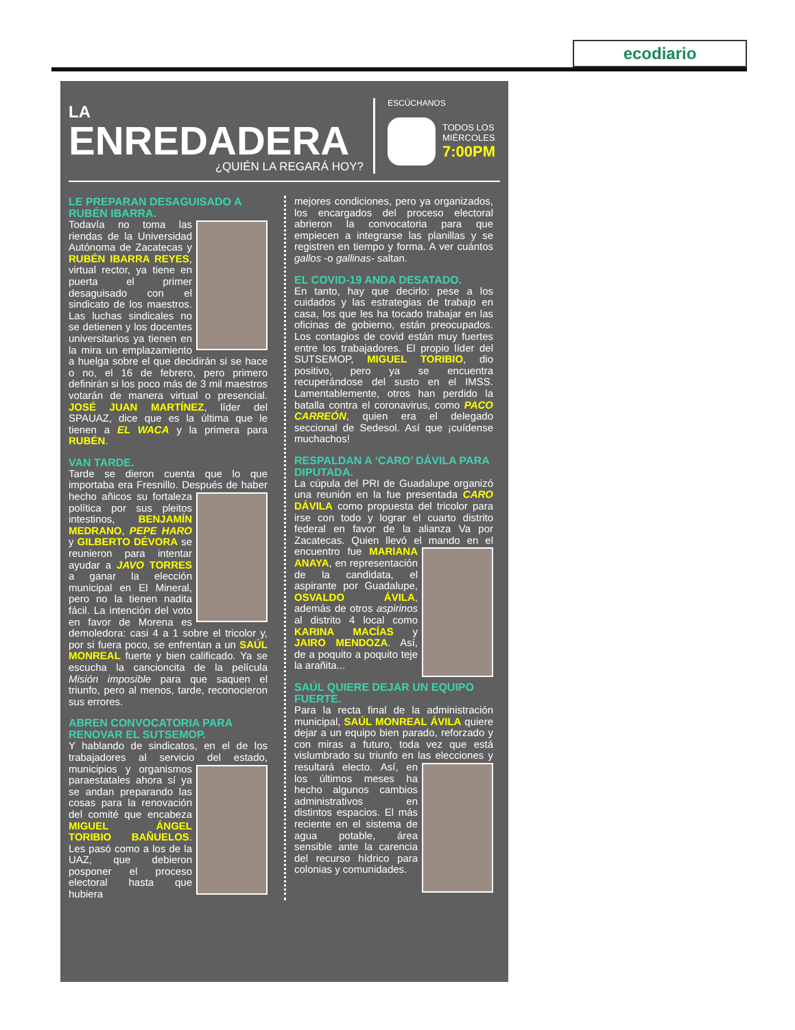ecodiario
LA
ENREDADERA
¿QUIÉN LA REGARÁ HOY?
ESCÚCHANOS
TODOS LOS
MIÉRCOLES
7:00PM
LE PREPARAN DESAGUISADO A RUBÉN IBARRA.
Todavía no toma las riendas de la Universidad Autónoma de Zacatecas y RUBÉN IBARRA REYES, virtual rector, ya tiene en puerta el primer desaguisado con el sindicato de los maestros. Las luchas sindicales no se detienen y los docentes universitarios ya tienen en la mira un emplazamiento a huelga sobre el que decidirán si se hace o no, el 16 de febrero, pero primero definirán si los poco más de 3 mil maestros votarán de manera virtual o presencial. JOSÉ JUAN MARTÍNEZ, líder del SPAUAZ, dice que es la última que le tienen a EL WACA y la primera para RUBÉN.
VAN TARDE.
Tarde se dieron cuenta que lo que importaba era Fresnillo. Después de haber hecho añicos su fortaleza política por sus pleitos intestinos, BENJAMÍN MEDRANO, PEPE HARO y GILBERTO DÉVORA se reunieron para intentar ayudar a JAVO TORRES a ganar la elección municipal en El Mineral, pero no la tienen nadita fácil. La intención del voto en favor de Morena es demoledora: casi 4 a 1 sobre el tricolor y, por si fuera poco, se enfrentan a un SAÚL MONREAL fuerte y bien calificado. Ya se escucha la cancioncita de la película Misión imposible para que saquen el triunfo, pero al menos, tarde, reconocieron sus errores.
ABREN CONVOCATORIA PARA RENOVAR EL SUTSEMOP.
Y hablando de sindicatos, en el de los trabajadores al servicio del estado, municipios y organismos paraestatales ahora sí ya se andan preparando las cosas para la renovación del comité que encabeza MIGUEL ÁNGEL TORIBIO BAÑUELOS. Les pasó como a los de la UAZ, que debieron posponer el proceso electoral hasta que hubiera
mejores condiciones, pero ya organizados, los encargados del proceso electoral abrieron la convocatoria para que empiecen a integrarse las planillas y se registren en tiempo y forma. A ver cuántos gallos -o gallinas- saltan.
EL COVID-19 ANDA DESATADO.
En tanto, hay que decirlo: pese a los cuidados y las estrategias de trabajo en casa, los que les ha tocado trabajar en las oficinas de gobierno, están preocupados. Los contagios de covid están muy fuertes entre los trabajadores. El propio líder del SUTSEMOP, MIGUEL TORIBIO, dio positivo, pero ya se encuentra recuperándose del susto en el IMSS. Lamentablemente, otros han perdido la batalla contra el coronavirus, como PACO CARREÓN, quien era el delegado seccional de Sedesol. Así que ¡cuídense muchachos!
RESPALDAN A ‘CARO’ DÁVILA PARA DIPUTADA.
La cúpula del PRI de Guadalupe organizó una reunión en la fue presentada CARO DÁVILA como propuesta del tricolor para irse con todo y lograr el cuarto distrito federal en favor de la alianza Va por Zacatecas. Quien llevó el mando en el encuentro fue MARIANA ANAYA, en representación de la candidata, el aspirante por Guadalupe, OSVALDO ÁVILA, además de otros aspirinos al distrito 4 local como KARINA MACÍAS y JAIRO MENDOZA. Así, de a poquito a poquito teje la arañita...
SAÚL QUIERE DEJAR UN EQUIPO FUERTE.
Para la recta final de la administración municipal, SAÚL MONREAL ÁVILA quiere dejar a un equipo bien parado, reforzado y con miras a futuro, toda vez que está vislumbrado su triunfo en las elecciones y resultará electo. Así, en los últimos meses ha hecho algunos cambios administrativos en distintos espacios. El más reciente en el sistema de agua potable, área sensible ante la carencia del recurso hídrico para colonias y comunidades.